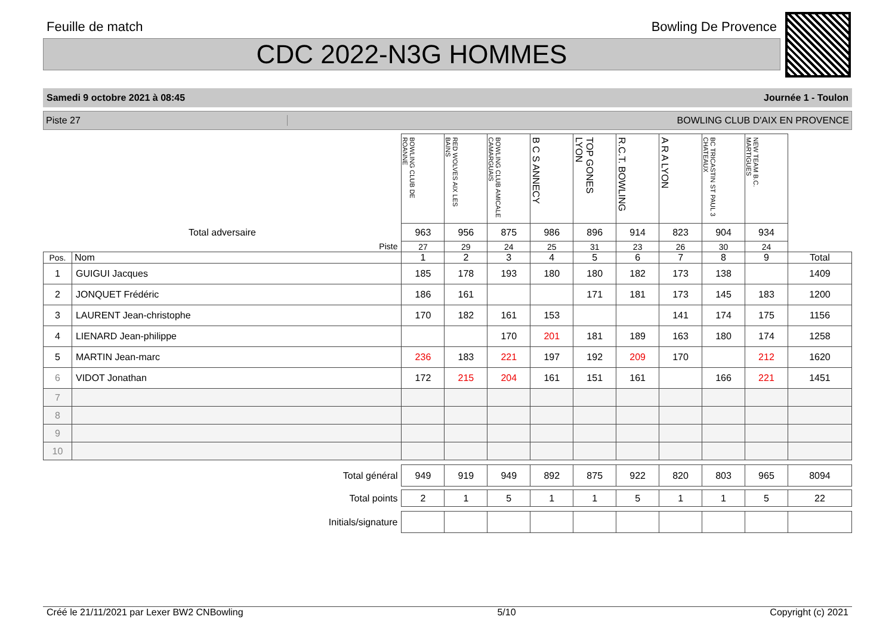Feuille de match Bowling De Provence
CDC 2022-N3G HOMMES
Samedi 9 octobre 2021 à 08:45 Journée 1 - Toulon
Piste 27 BOWLING CLUB D'AIX EN PROVENCE
| | | BOWLING CLUB DE ROANNE | RED WOLVES AIX LES BAINS | BOWLING CLUB AMICALE CAMARGUAIS | B C S ANNECY | TOP GONES LYON | R.C.T. BOWLING | A R A LYON | BC TRICASTIN ST PAUL 3 CHATEAUX | NEW TEAM B.C. MARTIGUES | |
| Total adversaire | | 963 | 956 | 875 | 986 | 896 | 914 | 823 | 904 | 934 | |
| Piste | | 27 | 29 | 24 | 25 | 31 | 23 | 26 | 30 | 24 | |
| Pos. | Nom | 1 | 2 | 3 | 4 | 5 | 6 | 7 | 8 | 9 | Total |
| 1 | GUIGUI Jacques | 185 | 178 | 193 | 180 | 180 | 182 | 173 | 138 | | 1409 |
| 2 | JONQUET Frédéric | 186 | 161 | | | 171 | 181 | 173 | 145 | 183 | 1200 |
| 3 | LAURENT Jean-christophe | 170 | 182 | 161 | 153 | | | 141 | 174 | 175 | 1156 |
| 4 | LIENARD Jean-philippe | | | 170 | 201 | 181 | 189 | 163 | 180 | 174 | 1258 |
| 5 | MARTIN Jean-marc | 236 | 183 | 221 | 197 | 192 | 209 | 170 | | 212 | 1620 |
| 6 | VIDOT Jonathan | 172 | 215 | 204 | 161 | 151 | 161 | | 166 | 221 | 1451 |
| 7 | | | | | | | | | | | |
| 8 | | | | | | | | | | | |
| 9 | | | | | | | | | | | |
| 10 | | | | | | | | | | | |
| Total général | | 949 | 919 | 949 | 892 | 875 | 922 | 820 | 803 | 965 | 8094 |
| Total points | | 2 | 1 | 5 | 1 | 1 | 5 | 1 | 1 | 5 | 22 |
| Initials/signature | | | | | | | | | | | |
Créé le 21/11/2021 par Lexer BW2 CNBowling 5/10 Copyright (c) 2021